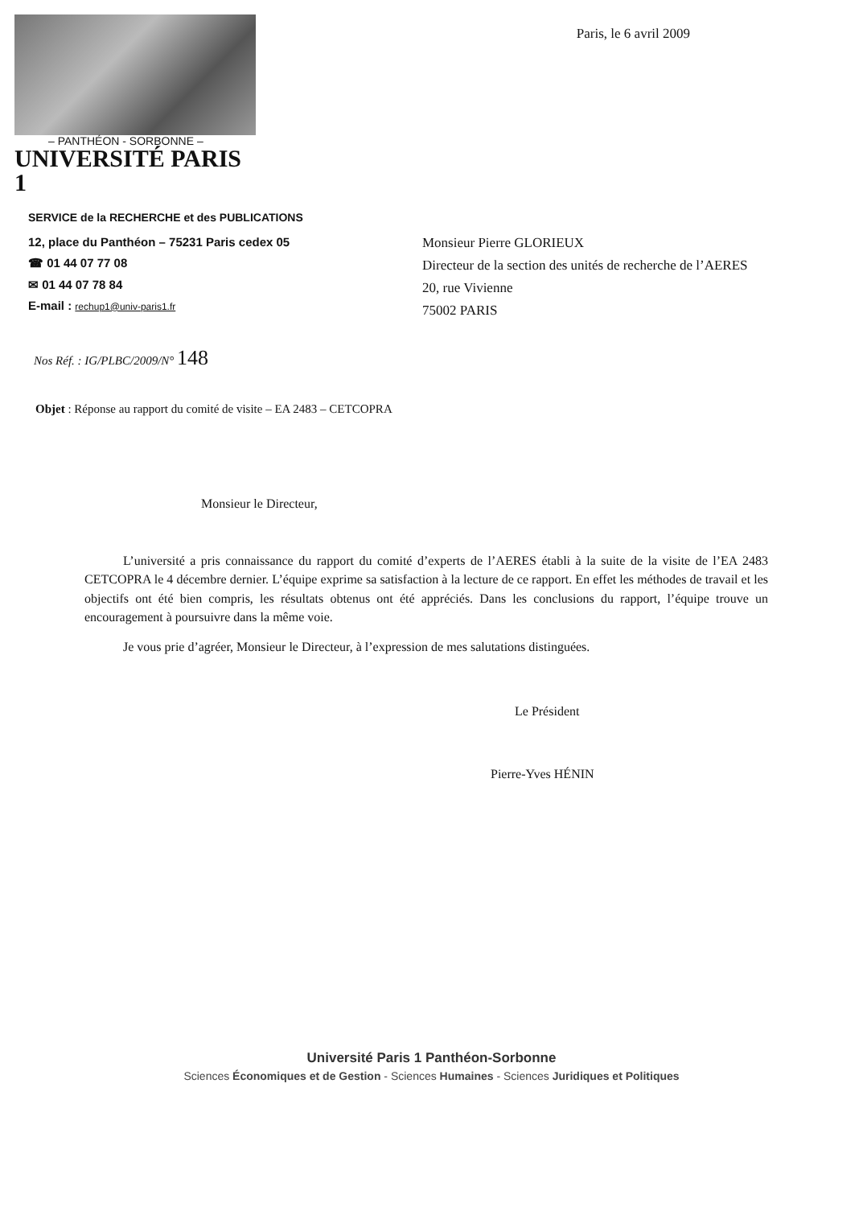– PANTHÉON - SORBONNE –
UNIVERSITÉ PARIS 1
Paris, le 6 avril 2009
SERVICE de la RECHERCHE et des PUBLICATIONS
12, place du Panthéon – 75231 Paris cedex 05
☎ 01 44 07 77 08
✉ 01 44 07 78 84
E-mail : rechup1@univ-paris1.fr
Monsieur Pierre GLORIEUX
Directeur de la section des unités de recherche de l’AERES
20, rue Vivienne
75002 PARIS
Nos Réf. : IG/PLBC/2009/N° 148
Objet : Réponse au rapport du comité de visite – EA 2483 – CETCOPRA
Monsieur le Directeur,
L’université a pris connaissance du rapport du comité d’experts de l’AERES établi à la suite de la visite de l’EA 2483 CETCOPRA le 4 décembre dernier. L’équipe exprime sa satisfaction à la lecture de ce rapport. En effet les méthodes de travail et les objectifs ont été bien compris, les résultats obtenus ont été appréciés. Dans les conclusions du rapport, l’équipe trouve un encouragement à poursuivre dans la même voie.
Je vous prie d’agréer, Monsieur le Directeur, à l’expression de mes salutations distinguées.
Le Président
Pierre-Yves HÉNIN
Université Paris 1 Panthéon-Sorbonne
Sciences Économiques et de Gestion - Sciences Humaines - Sciences Juridiques et Politiques